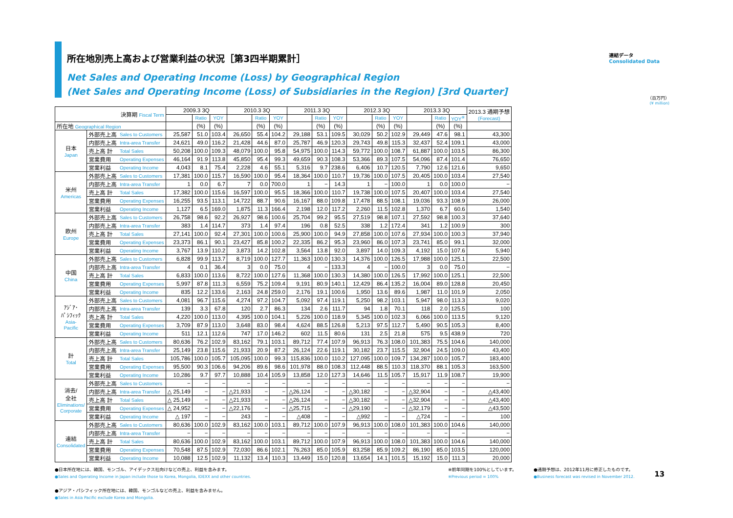所在地別売上高および営業利益の状況［第3四半期累計］
連結データ
Consolidated Data
Net Sales and Operating Income (Loss) by Geographical Region
(Net Sales and Operating Income (Loss) of Subsidiaries in the Region) [3rd Quarter]
（百万円）
(¥ million)
| 決算期 Fiscal Term | | | 2009.3 3Q | | | 2010.3 3Q | | | 2011.3 3Q | | | 2012.3 3Q | | | 2013.3 3Q | | | 2013.3 通期予想 (Forecast) |
| --- | --- | --- | --- | --- | --- | --- | --- | --- | --- | --- | --- | --- | --- | --- | --- | --- | --- | --- |
| | | | | Ratio | YOY | | Ratio | YOY | | Ratio | YOY | | Ratio | YOY | | Ratio | YOY<sup>※</sup> | |
| 所在地 Geographical Region | | | | (%) | (%) | | (%) | (%) | | (%) | (%) | | (%) | (%) | | (%) | (%) | |
| 日本 Japan | 外部売上高 | Sales to Customers | 25,587 | 51.0 | 103.4 | 26,650 | 55.4 | 104.2 | 29,188 | 53.1 | 109.5 | 30,029 | 50.2 | 102.9 | 29,449 | 47.6 | 98.1 | 43,300 |
| | 内部売上高 | Intra-area Transfer | 24,621 | 49.0 | 116.2 | 21,428 | 44.6 | 87.0 | 25,787 | 46.9 | 120.3 | 29,743 | 49.8 | 115.3 | 32,437 | 52.4 | 109.1 | 43,000 |
| | 売上高 計 | Total Sales | 50,208 | 100.0 | 109.3 | 48,079 | 100.0 | 95.8 | 54,975 | 100.0 | 114.3 | 59,772 | 100.0 | 108.7 | 61,887 | 100.0 | 103.5 | 86,300 |
| | 営業費用 | Operating Expenses | 46,164 | 91.9 | 113.8 | 45,850 | 95.4 | 99.3 | 49,659 | 90.3 | 108.3 | 53,366 | 89.3 | 107.5 | 54,096 | 87.4 | 101.4 | 76,650 |
| | 営業利益 | Operating Income | 4,043 | 8.1 | 75.4 | 2,228 | 4.6 | 55.1 | 5,316 | 9.7 | 238.6 | 6,406 | 10.7 | 120.5 | 7,790 | 12.6 | 121.6 | 9,650 |
| 米州 Americas | 外部売上高 | Sales to Customers | 17,381 | 100.0 | 115.7 | 16,590 | 100.0 | 95.4 | 18,364 | 100.0 | 110.7 | 19,736 | 100.0 | 107.5 | 20,405 | 100.0 | 103.4 | 27,540 |
| | 内部売上高 | Intra-area Transfer | 1 | 0.0 | 6.7 | 7 | 0.0 | 700.0 | 1 | − | 14.3 | 1 | − | 100.0 | 1 | 0.0 | 100.0 | − |
| | 売上高 計 | Total Sales | 17,382 | 100.0 | 115.6 | 16,597 | 100.0 | 95.5 | 18,366 | 100.0 | 110.7 | 19,738 | 100.0 | 107.5 | 20,407 | 100.0 | 103.4 | 27,540 |
| | 営業費用 | Operating Expenses | 16,255 | 93.5 | 113.1 | 14,722 | 88.7 | 90.6 | 16,167 | 88.0 | 109.8 | 17,478 | 88.5 | 108.1 | 19,036 | 93.3 | 108.9 | 26,000 |
| | 営業利益 | Operating Income | 1,127 | 6.5 | 169.0 | 1,875 | 11.3 | 166.4 | 2,198 | 12.0 | 117.2 | 2,260 | 11.5 | 102.8 | 1,370 | 6.7 | 60.6 | 1,540 |
| 欧州 Europe | 外部売上高 | Sales to Customers | 26,758 | 98.6 | 92.2 | 26,927 | 98.6 | 100.6 | 25,704 | 99.2 | 95.5 | 27,519 | 98.8 | 107.1 | 27,592 | 98.8 | 100.3 | 37,640 |
| | 内部売上高 | Intra-area Transfer | 383 | 1.4 | 114.7 | 373 | 1.4 | 97.4 | 196 | 0.8 | 52.5 | 338 | 1.2 | 172.4 | 341 | 1.2 | 100.9 | 300 |
| | 売上高 計 | Total Sales | 27,141 | 100.0 | 92.4 | 27,301 | 100.0 | 100.6 | 25,900 | 100.0 | 94.9 | 27,858 | 100.0 | 107.6 | 27,934 | 100.0 | 100.3 | 37,940 |
| | 営業費用 | Operating Expenses | 23,373 | 86.1 | 90.1 | 23,427 | 85.8 | 100.2 | 22,335 | 86.2 | 95.3 | 23,960 | 86.0 | 107.3 | 23,741 | 85.0 | 99.1 | 32,000 |
| | 営業利益 | Operating Income | 3,767 | 13.9 | 110.2 | 3,873 | 14.2 | 102.8 | 3,564 | 13.8 | 92.0 | 3,897 | 14.0 | 109.3 | 4,192 | 15.0 | 107.6 | 5,940 |
| 中国 China | 外部売上高 | Sales to Customers | 6,828 | 99.9 | 113.7 | 8,719 | 100.0 | 127.7 | 11,363 | 100.0 | 130.3 | 14,376 | 100.0 | 126.5 | 17,988 | 100.0 | 125.1 | 22,500 |
| | 内部売上高 | Intra-area Transfer | 4 | 0.1 | 36.4 | 3 | 0.0 | 75.0 | 4 | − | 133.3 | 4 | − | 100.0 | 3 | 0.0 | 75.0 | − |
| | 売上高 計 | Total Sales | 6,833 | 100.0 | 113.6 | 8,722 | 100.0 | 127.6 | 11,368 | 100.0 | 130.3 | 14,380 | 100.0 | 126.5 | 17,992 | 100.0 | 125.1 | 22,500 |
| | 営業費用 | Operating Expenses | 5,997 | 87.8 | 111.3 | 6,559 | 75.2 | 109.4 | 9,191 | 80.9 | 140.1 | 12,429 | 86.4 | 135.2 | 16,004 | 89.0 | 128.8 | 20,450 |
| | 営業利益 | Operating Income | 835 | 12.2 | 133.6 | 2,163 | 24.8 | 259.0 | 2,176 | 19.1 | 100.6 | 1,950 | 13.6 | 89.6 | 1,987 | 11.0 | 101.9 | 2,050 |
| ｱｼﾞｱ･ ﾊﾟｼﾌｨｯｸ Asia- Pacific | 外部売上高 | Sales to Customers | 4,081 | 96.7 | 115.6 | 4,274 | 97.2 | 104.7 | 5,092 | 97.4 | 119.1 | 5,250 | 98.2 | 103.1 | 5,947 | 98.0 | 113.3 | 9,020 |
| | 内部売上高 | Intra-area Transfer | 139 | 3.3 | 67.8 | 120 | 2.7 | 86.3 | 134 | 2.6 | 111.7 | 94 | 1.8 | 70.1 | 118 | 2.0 | 125.5 | 100 |
| | 売上高 計 | Total Sales | 4,220 | 100.0 | 113.0 | 4,395 | 100.0 | 104.1 | 5,226 | 100.0 | 118.9 | 5,345 | 100.0 | 102.3 | 6,066 | 100.0 | 113.5 | 9,120 |
| | 営業費用 | Operating Expenses | 3,709 | 87.9 | 113.0 | 3,648 | 83.0 | 98.4 | 4,624 | 88.5 | 126.8 | 5,213 | 97.5 | 112.7 | 5,490 | 90.5 | 105.3 | 8,400 |
| | 営業利益 | Operating Income | 511 | 12.1 | 112.6 | 747 | 17.0 | 146.2 | 602 | 11.5 | 80.6 | 131 | 2.5 | 21.8 | 575 | 9.5 | 438.9 | 720 |
| 計 Total | 外部売上高 | Sales to Customers | 80,636 | 76.2 | 102.9 | 83,162 | 79.1 | 103.1 | 89,712 | 77.4 | 107.9 | 96,913 | 76.3 | 108.0 | 101,383 | 75.5 | 104.6 | 140,000 |
| | 内部売上高 | Intra-area Transfer | 25,149 | 23.8 | 115.6 | 21,933 | 20.9 | 87.2 | 26,124 | 22.6 | 119.1 | 30,182 | 23.7 | 115.5 | 32,904 | 24.5 | 109.0 | 43,400 |
| | 売上高 計 | Total Sales | 105,786 | 100.0 | 105.7 | 105,095 | 100.0 | 99.3 | 115,836 | 100.0 | 110.2 | 127,095 | 100.0 | 109.7 | 134,287 | 100.0 | 105.7 | 183,400 |
| | 営業費用 | Operating Expenses | 95,500 | 90.3 | 106.6 | 94,206 | 89.6 | 98.6 | 101,978 | 88.0 | 108.3 | 112,448 | 88.5 | 110.3 | 118,370 | 88.1 | 105.3 | 163,500 |
| | 営業利益 | Operating Income | 10,286 | 9.7 | 97.7 | 10,888 | 10.4 | 105.9 | 13,858 | 12.0 | 127.3 | 14,646 | 11.5 | 105.7 | 15,917 | 11.9 | 108.7 | 19,900 |
| 消去/ 全社 Eliminations/ Corporate | 外部売上高 | Sales to Customers | − | − | − | − | − | − | − | − | − | − | − | − | − | − | − | − |
| | 内部売上高 | Intra-area Transfer | △ 25,149 | − | − | △21,933 | − | − | △26,124 | − | − | △30,182 | − | − | △32,904 | − | − | △43,400 |
| | 売上高 計 | Total Sales | △ 25,149 | − | − | △21,933 | − | − | △26,124 | − | − | △30,182 | − | − | △32,904 | − | − | △43,400 |
| | 営業費用 | Operating Expenses | △ 24,952 | − | − | △22,176 | − | − | △25,715 | − | − | △29,190 | − | − | △32,179 | − | − | △43,500 |
| | 営業利益 | Operating Income | △ 197 | − | − | 243 | − | − | △408 | − | − | △992 | − | − | △724 | − | − | 100 |
| 連結 Consolidated | 外部売上高 | Sales to Customers | 80,636 | 100.0 | 102.9 | 83,162 | 100.0 | 103.1 | 89,712 | 100.0 | 107.9 | 96,913 | 100.0 | 108.0 | 101,383 | 100.0 | 104.6 | 140,000 |
| | 内部売上高 | Intra-area Transfer | − | − | − | − | − | − | − | − | − | − | − | − | − | − | − | − |
| | 売上高 計 | Total Sales | 80,636 | 100.0 | 102.9 | 83,162 | 100.0 | 103.1 | 89,712 | 100.0 | 107.9 | 96,913 | 100.0 | 108.0 | 101,383 | 100.0 | 104.6 | 140,000 |
| | 営業費用 | Operating Expenses | 70,548 | 87.5 | 102.9 | 72,030 | 86.6 | 102.1 | 76,263 | 85.0 | 105.9 | 83,258 | 85.9 | 109.2 | 86,190 | 85.0 | 103.5 | 120,000 |
| | 営業利益 | Operating Income | 10,088 | 12.5 | 102.9 | 11,132 | 13.4 | 110.3 | 13,449 | 15.0 | 120.8 | 13,654 | 14.1 | 101.5 | 15,192 | 15.0 | 111.3 | 20,000 |
●日本所在地には、韓国、モンゴル、アイデックス社向けなどの売上、利益を含みます。
●Sales and Operating Income in Japan include those to Korea, Mongolia, IDEXX and other countries.
●アジア・パシフィック所在地には、韓国、モンゴルなどの売上、利益を含みません。
●Sales in Asia Pacific exclude Korea and Mongolia.
※前年同期を100%としています。
※Previous period = 100%
●通期予想は、2012年11月に修正したものです。
●Business forecast was revised in November 2012.
13